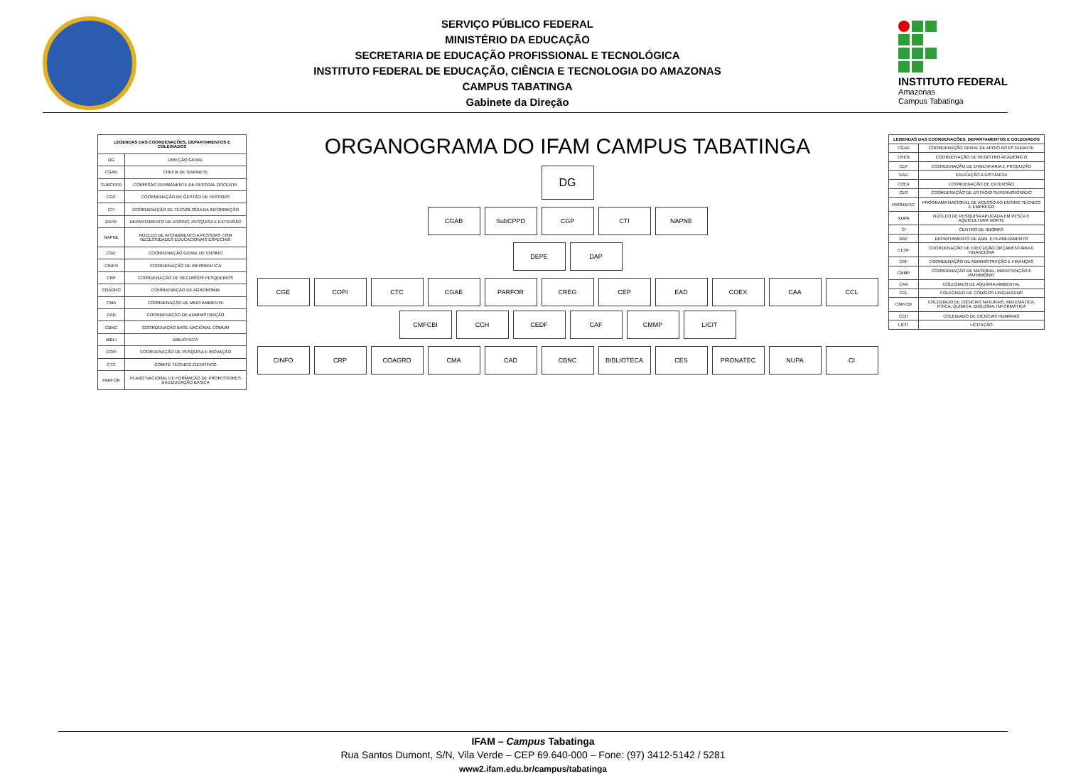SERVIÇO PÚBLICO FEDERAL
MINISTÉRIO DA EDUCAÇÃO
SECRETARIA DE EDUCAÇÃO PROFISSIONAL E TECNOLÓGICA
INSTITUTO FEDERAL DE EDUCAÇÃO, CIÊNCIA E TECNOLOGIA DO AMAZONAS
CAMPUS TABATINGA
Gabinete da Direção
INSTITUTO FEDERAL
Amazonas
Campus Tabatinga
| LEGENDAS DAS COORDENAÇÕES, DEPARTAMENTOS E COLEGIADOS | |
| --- | --- |
| DG | DIREÇÃO GERAL |
| CGAB | CHEFIA DE GABINETE |
| SUBCPPD | COMISSÃO PERMANENTE DE PESSOAL DOCENTE |
| CGP | COORDENAÇÃO DE GESTÃO DE PESSOAS |
| CTI | COORDENAÇÃO DE TECNOLOGIA DA INFORMAÇÃO |
| DEPE | DEPARTAMENTO DE ENSINO, PESQUISA E EXTENSÃO |
| NAPNE | NÚCLEO DE ATENDIMENTO A PESSOAS COM NECESSIDADES EDUCACIONAIS ESPECIAIS |
| CGE | COORDENAÇÃO GERAL DE ENSINO |
| CINFO | COORDENAÇÃO DE INFORMÁTICA |
| CRP | COORDENAÇÃO DE RECURSOS PESQUEIROS |
| COAGRO | COORDENAÇÃO DE AGRONOMIA |
| CMA | COORDENAÇÃO DE MEIO AMBIENTE |
| CAD | COORDENAÇÃO DE ADMINISTRAÇÃO |
| CBNC | COORDENAÇÃO BASE NACIONAL COMUM |
| BIBLI | BIBLIOTECA |
| COPI | COORDENAÇÃO DE PESQUISA E INOVAÇÃO |
| CTC | COMITÊ TÉCNICO CIENTÍFICO |
| PARFOR | PLANO NACIONAL DE FORMAÇÃO DE PROFESSORES DA EDUCAÇÃO BÁSICA |
ORGANOGRAMA DO IFAM CAMPUS TABATINGA
DG
CGAB
SubCPPD
CGP
CTI
NAPNE
DEPE
DAP
CGE
COPI
CTC
CGAE
PARFOR
CREG
CEP
EAD
COEX
CAA
CCL
CMFCBI
CCH
CEDF
CAF
CMMP
LICIT
CINFO
CRP
COAGRO
CMA
CAD
CBNC
BIBLIOTECA
CES
PRONATEC
NUPA
CI
| LEGENDAS DAS COORDENAÇÕES, DEPARTAMENTOS E COLEGIADOS | |
| --- | --- |
| CGAE | COORDENAÇÃO GERAL DE APOIO AO ESTUDANTE |
| CREG | COORDENAÇÃO DE REGISTRO ACADÊMICO |
| CEP | COORDENAÇÃO DE ENGENHARIA E PRODUÇÃO |
| EAD | EDUCAÇÃO A DISTÂNCIA |
| COEX | COORDENAÇÃO DE EXTENSÃO |
| CES | COORDENAÇÃO DE ESTÁGIO SUPERVISIONADO |
| PRONATEC | PROGRAMA NACIONAL DE ACESSO AO ENSINO TÉCNICO E EMPREGO |
| NUPA | NÚCLEO DE PESQUISA APLICADA EM PESCA E AQUICULTURA NORTE |
| CI | CENTRO DE IDIOMAS |
| DAP | DEPARTAMENTO DE ADM. E PLANEJAMENTO |
| CEOF | COORDENAÇÃO DE EXECUÇÃO ORÇAMENTÁRIA E FINANCEIRA |
| CAF | COORDENAÇÃO DE ADMINISTRAÇÃO E FINANÇAS |
| CMMP | COORDENAÇÃO DE MATERIAL, MANUTENÇÃO E PATRIMÔNIO |
| CAA | COLEGIADO DE AQUÁRIA AMBIENTAL |
| CCL | COLEGIADO DE CÓDIGOS LINGUAGENS |
| CMFCBI | COLEGIADO DE CIÊNCIAS NATURAIS, MATEMÁTICA, FÍSICA, QUÍMICA, BIOLOGIA, INFORMÁTICA |
| CCH | COLEGIADO DE CIÊNCIAS HUMANAS |
| LICIT | LICITAÇÃO |
IFAM – Campus Tabatinga
Rua Santos Dumont, S/N, Vila Verde – CEP 69.640-000 – Fone: (97) 3412-5142 / 5281
www2.ifam.edu.br/campus/tabatinga